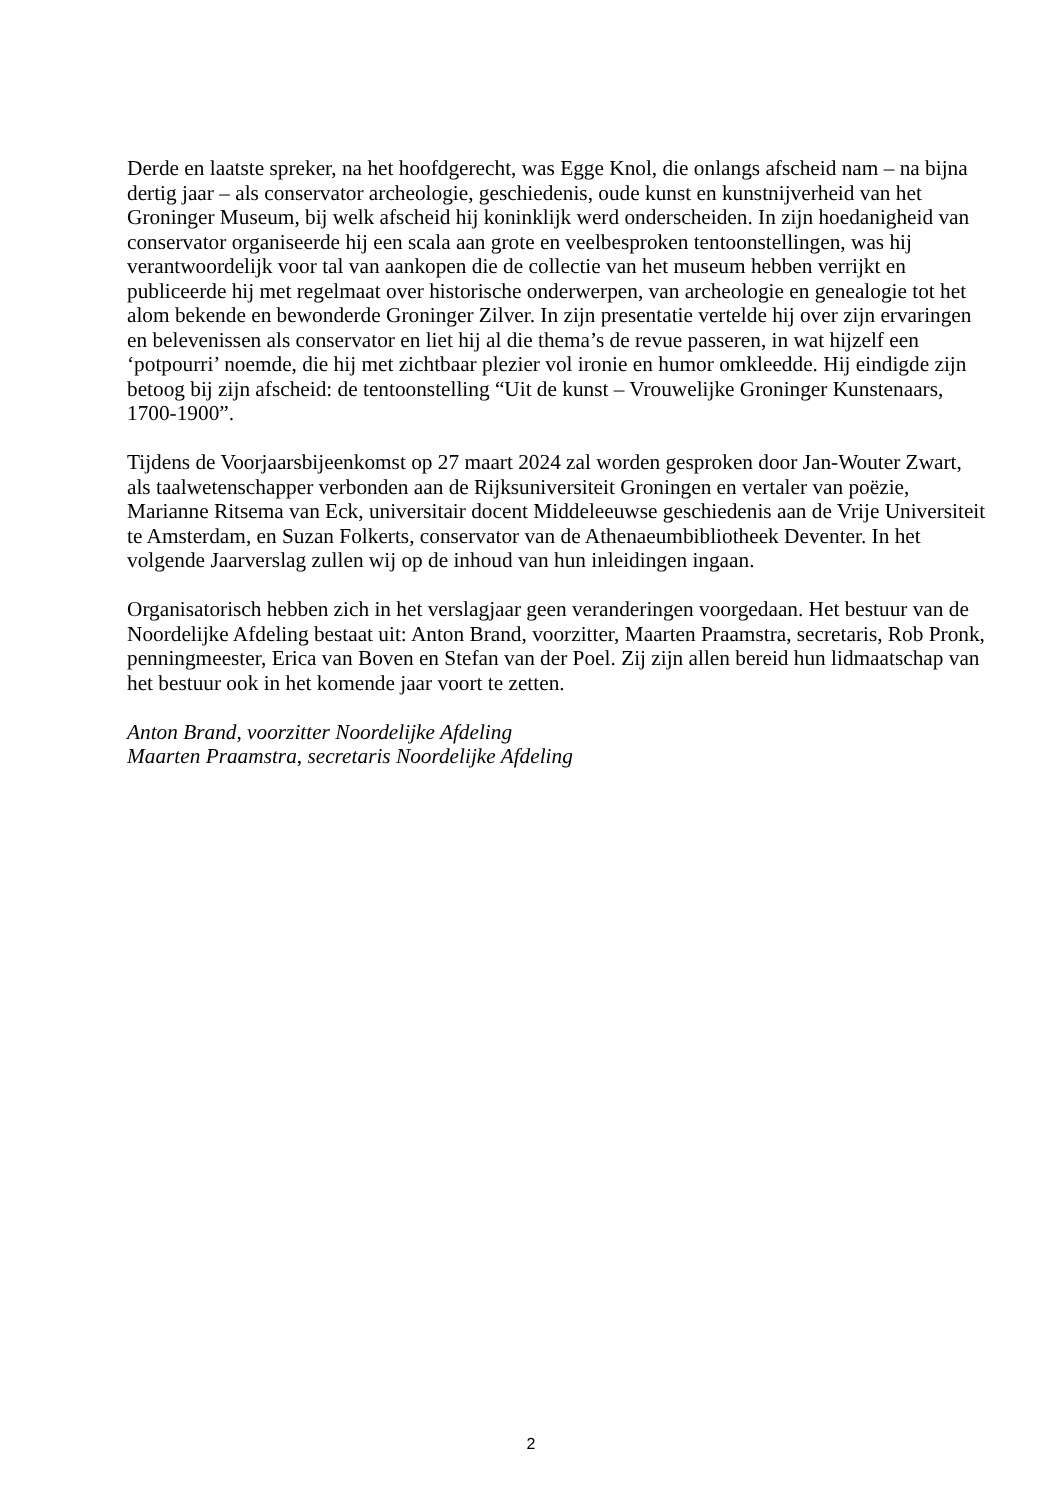Derde en laatste spreker, na het hoofdgerecht, was Egge Knol, die onlangs afscheid nam – na bijna dertig jaar – als conservator archeologie, geschiedenis, oude kunst en kunstnijverheid van het Groninger Museum, bij welk afscheid hij koninklijk werd onderscheiden. In zijn hoedanigheid van conservator organiseerde hij een scala aan grote en veelbesproken tentoonstellingen, was hij verantwoordelijk voor tal van aankopen die de collectie van het museum hebben verrijkt en publiceerde hij met regelmaat over historische onderwerpen, van archeologie en genealogie tot het alom bekende en bewonderde Groninger Zilver. In zijn presentatie vertelde hij over zijn ervaringen en belevenissen als conservator en liet hij al die thema’s de revue passeren, in wat hijzelf een ‘potpourri’ noemde, die hij met zichtbaar plezier vol ironie en humor omkleedde. Hij eindigde zijn betoog bij zijn afscheid: de tentoonstelling “Uit de kunst – Vrouwelijke Groninger Kunstenaars, 1700-1900”.
Tijdens de Voorjaarsbijeenkomst op 27 maart 2024 zal worden gesproken door Jan-Wouter Zwart, als taalwetenschapper verbonden aan de Rijksuniversiteit Groningen en vertaler van poëzie, Marianne Ritsema van Eck, universitair docent Middeleeuwse geschiedenis aan de Vrije Universiteit te Amsterdam, en Suzan Folkerts, conservator van de Athenaeumbibliotheek Deventer. In het volgende Jaarverslag zullen wij op de inhoud van hun inleidingen ingaan.
Organisatorisch hebben zich in het verslagjaar geen veranderingen voorgedaan. Het bestuur van de Noordelijke Afdeling bestaat uit: Anton Brand, voorzitter, Maarten Praamstra, secretaris, Rob Pronk, penningmeester, Erica van Boven en Stefan van der Poel. Zij zijn allen bereid hun lidmaatschap van het bestuur ook in het komende jaar voort te zetten.
Anton Brand, voorzitter Noordelijke Afdeling
Maarten Praamstra, secretaris Noordelijke Afdeling
2